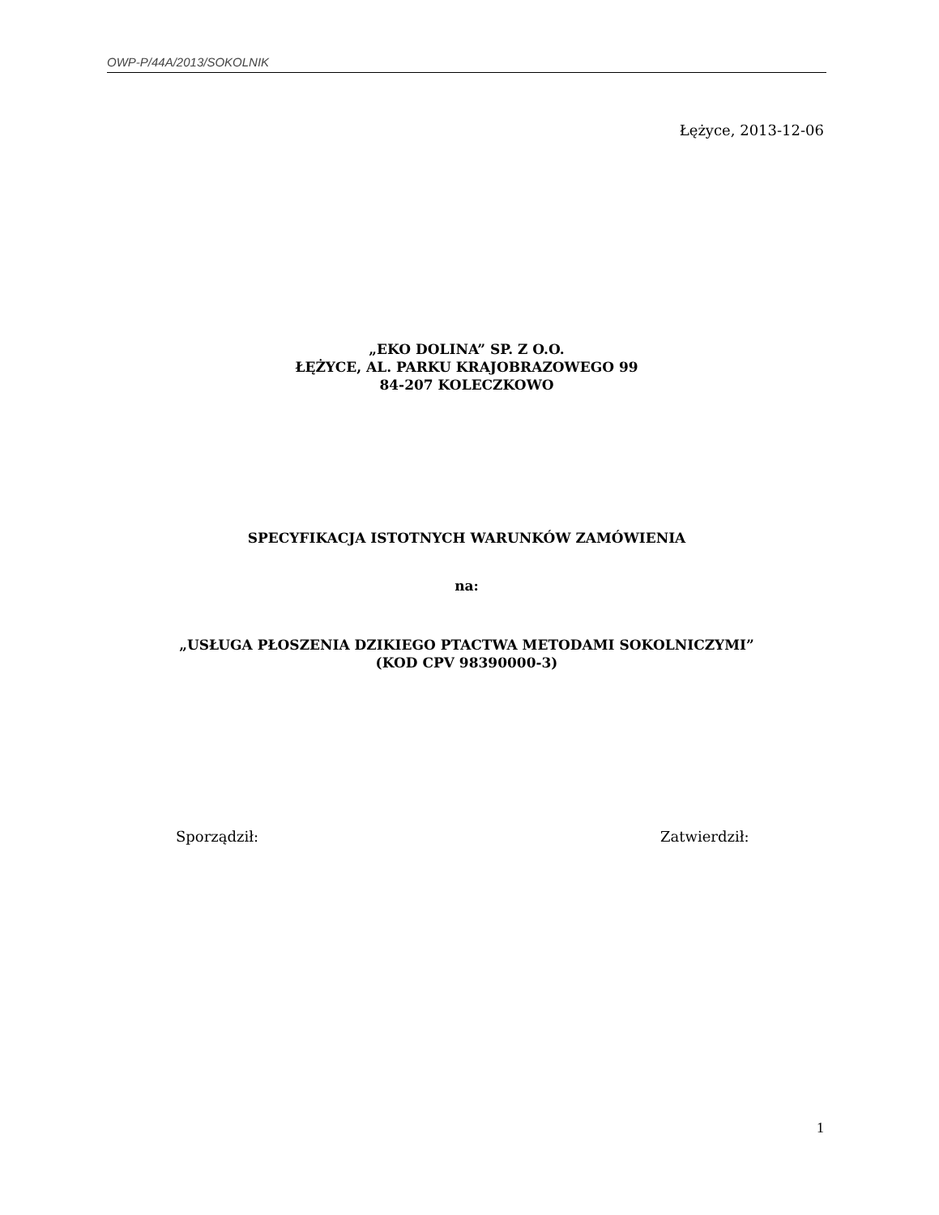OWP-P/44A/2013/SOKOLNIK
Łężyce, 2013-12-06
„EKO DOLINA” SP. Z O.O.
ŁĘŻYCE, AL. PARKU KRAJOBRAZOWEGO 99
84-207 KOLECZKOWO
SPECYFIKACJA ISTOTNYCH WARUNKÓW ZAMÓWIENIA
na:
„USŁUGA PŁOSZENIA DZIKIEGO PTACTWA METODAMI SOKOLNICZYMI”
(KOD CPV 98390000-3)
Sporządził: Zatwierdził:
1